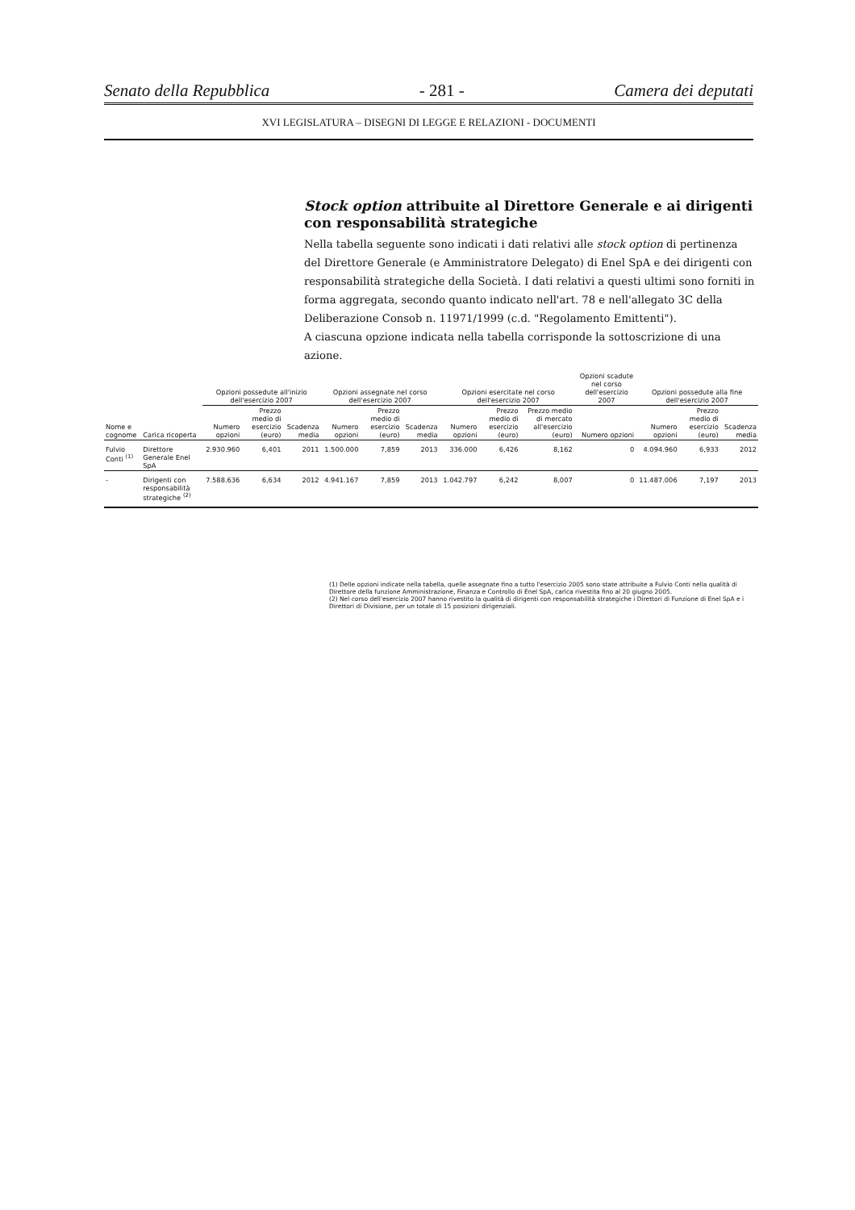Senato della Repubblica - 281 - Camera dei deputati
XVI LEGISLATURA – DISEGNI DI LEGGE E RELAZIONI - DOCUMENTI
Stock option attribuite al Direttore Generale e ai dirigenti con responsabilità strategiche
Nella tabella seguente sono indicati i dati relativi alle stock option di pertinenza del Direttore Generale (e Amministratore Delegato) di Enel SpA e dei dirigenti con responsabilità strategiche della Società. I dati relativi a questi ultimi sono forniti in forma aggregata, secondo quanto indicato nell'art. 78 e nell'allegato 3C della Deliberazione Consob n. 11971/1999 (c.d. "Regolamento Emittenti").
A ciascuna opzione indicata nella tabella corrisponde la sottoscrizione di una azione.
| | | Opzioni possedute all'inizio dell'esercizio 2007 | | | Opzioni assegnate nel corso dell'esercizio 2007 | | | Opzioni esercitate nel corso dell'esercizio 2007 | | | | Opzioni scadute nel corso dell'esercizio 2007 | Opzioni possedute alla fine dell'esercizio 2007 | | |
| --- | --- | --- | --- | --- | --- | --- | --- | --- | --- | --- | --- | --- | --- | --- | --- |
| Nome e cognome | Carica ricoperta | Numero opzioni | Prezzo medio di esercizio (euro) | Scadenza media | Numero opzioni | Prezzo medio di esercizio (euro) | Scadenza media | Numero opzioni | Prezzo medio di esercizio (euro) | Prezzo medio di mercato all'esercizio (euro) | | Numero opzioni | Numero opzioni | Prezzo medio di esercizio (euro) | Scadenza media |
| Fulvio Conti <sup>(1)</sup> | Direttore Generale Enel SpA | 2.930.960 | 6,401 | 2011 | 1.500.000 | 7,859 | 2013 | 336.000 | 6,426 | 8,162 | | 0 | 4.094.960 | 6,933 | 2012 |
| - | Dirigenti con responsabilità strategiche <sup>(2)</sup> | 7.588.636 | 6,634 | 2012 | 4.941.167 | 7,859 | 2013 | 1.042.797 | 6,242 | 8,007 | | 0 | 11.487.006 | 7,197 | 2013 |
(1) Delle opzioni indicate nella tabella, quelle assegnate fino a tutto l'esercizio 2005 sono state attribuite a Fulvio Conti nella qualità di Direttore della funzione Amministrazione, Finanza e Controllo di Enel SpA, carica rivestita fino al 20 giugno 2005.
(2) Nel corso dell'esercizio 2007 hanno rivestito la qualità di dirigenti con responsabilità strategiche i Direttori di Funzione di Enel SpA e i Direttori di Divisione, per un totale di 15 posizioni dirigenziali.